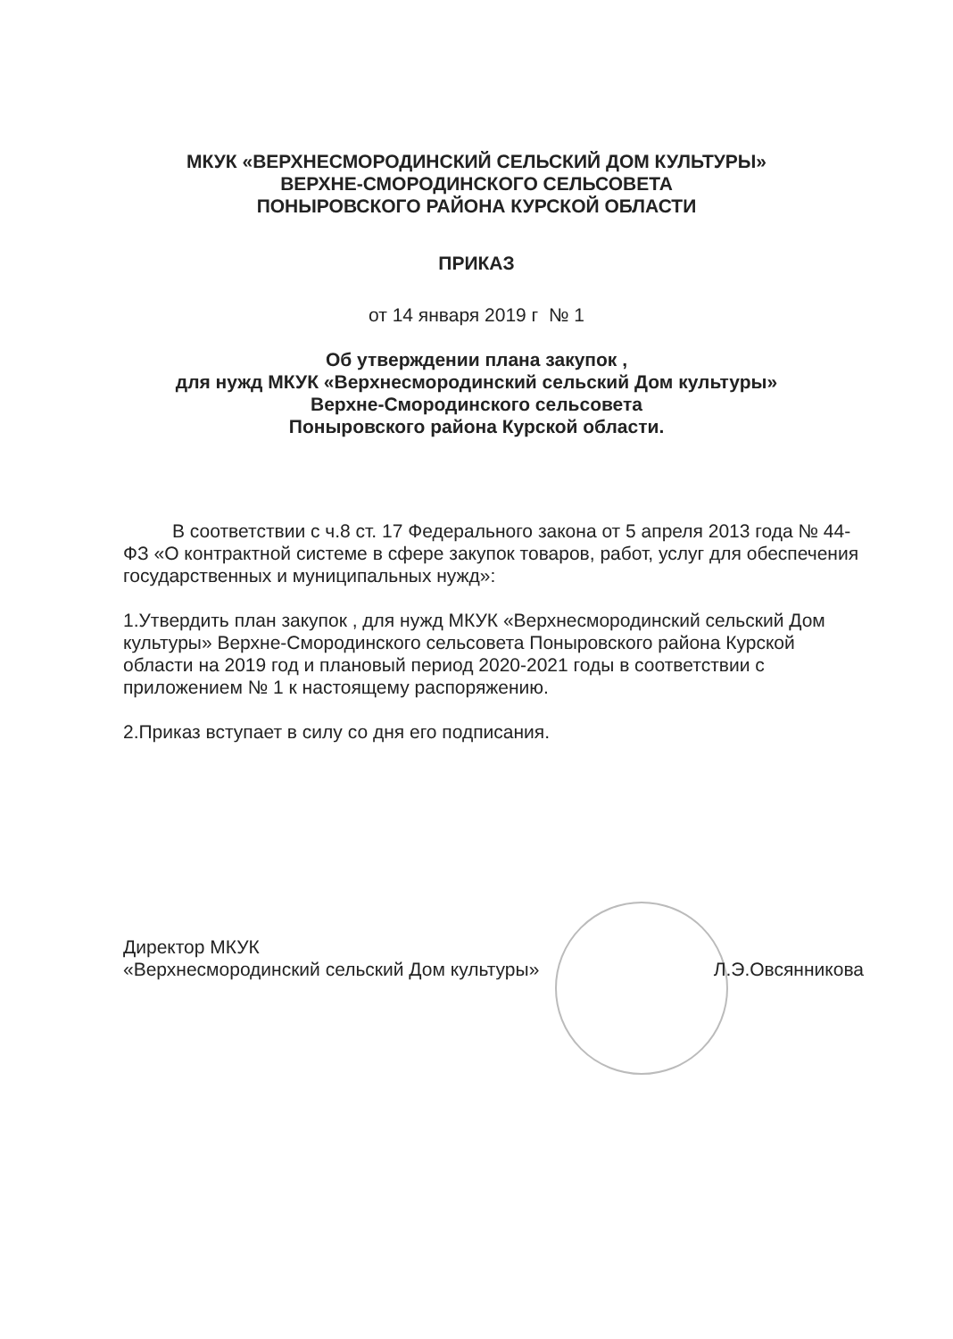МКУК «ВЕРХНЕСМОРОДИНСКИЙ СЕЛЬСКИЙ ДОМ КУЛЬТУРЫ»
ВЕРХНЕ-СМОРОДИНСКОГО СЕЛЬСОВЕТА
ПОНЫРОВСКОГО РАЙОНА КУРСКОЙ ОБЛАСТИ
ПРИКАЗ
от 14 января 2019 г № 1
Об утверждении плана закупок ,
для нужд МКУК «Верхнесмородинский сельский Дом культуры»
Верхне-Смородинского сельсовета
Поныровского района Курской области.
В соответствии с ч.8 ст. 17 Федерального закона от 5 апреля 2013 года № 44-ФЗ «О контрактной системе в сфере закупок товаров, работ, услуг для обеспечения государственных и муниципальных нужд»:
1.Утвердить план закупок , для нужд МКУК «Верхнесмородинский сельский Дом культуры» Верхне-Смородинского сельсовета Поныровского района Курской области на 2019 год и плановый период 2020-2021 годы в соответствии с приложением № 1 к настоящему распоряжению.
2.Приказ вступает в силу со дня его подписания.
Директор МКУК
«Верхнесмородинский сельский Дом культуры»
Л.Э.Овсянникова